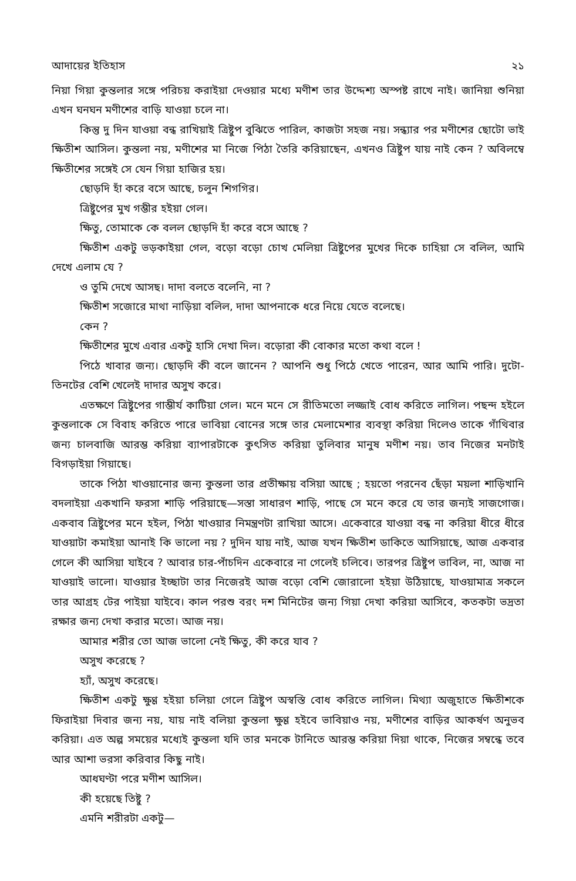আদায়ের ইতিহাস ২১
নিয়া গিয়া কুন্তলার সঙ্গে পরিচয় করাইয়া দেওয়ার মধ্যে মণীশ তার উদ্দেশ্য অস্পষ্ট রাখে নাই। জানিয়া শুনিয়া এখন ঘনঘন মণীশের বাড়ি যাওয়া চলে না।
কিন্তু দু দিন যাওয়া বন্ধ রাখিয়াই ত্রিষ্টুপ বুঝিতে পারিল, কাজটা সহজ নয়। সন্ধ্যার পর মণীশের ছোটো ভাই ক্ষিতীশ আসিল। কুন্তলা নয়, মণীশের মা নিজে পিঠা তৈরি করিয়াছেন, এখনও ত্রিষ্টুপ যায় নাই কেন ? অবিলম্বে ক্ষিতীশের সঙ্গেই সে যেন গিয়া হাজির হয়।
ছোড়দি হাঁ করে বসে আছে, চলুন শিগগির।
ত্রিষ্টুপের মুখ গম্ভীর হইয়া গেল।
ক্ষিতু, তোমাকে কে বলল ছোড়দি হাঁ করে বসে আছে ?
ক্ষিতীশ একটু ভড়কাইয়া গেল, বড়ো বড়ো চোখ মেলিয়া ত্রিষ্টুপের মুখের দিকে চাহিয়া সে বলিল, আমি দেখে এলাম যে ?
ও তুমি দেখে আসছ। দাদা বলতে বলেনি, না ?
ক্ষিতীশ সজোরে মাথা নাড়িয়া বলিল, দাদা আপনাকে ধরে নিয়ে যেতে বলেছে।
কেন ?
ক্ষিতীশের মুখে এবার একটু হাসি দেখা দিল। বড়োরা কী বোকার মতো কথা বলে !
পিঠে খাবার জন্য। ছোড়দি কী বলে জানেন ? আপনি শুধু পিঠে খেতে পারেন, আর আমি পারি। দুটো-তিনটের বেশি খেলেই দাদার অসুখ করে।
এতক্ষণে ত্রিষ্টুপের গাম্ভীর্য কাটিয়া গেল। মনে মনে সে রীতিমতো লজ্জাই বোধ করিতে লাগিল। পছন্দ হইলে কুন্তলাকে সে বিবাহ করিতে পারে ভাবিয়া বোনের সঙ্গে তার মেলামেশার ব্যবস্থা করিয়া দিলেও তাকে গাঁথিবার জন্য চালবাজি আরম্ভ করিয়া ব্যাপারটাকে কুৎসিত করিয়া তুলিবার মানুষ মণীশ নয়। তাব নিজের মনটাই বিগড়াইয়া গিয়াছে।
তাকে পিঠা খাওয়ানোর জন্য কুন্তলা তার প্রতীক্ষায় বসিয়া আছে ; হয়তো পরনেব ছেঁড়া ময়লা শাড়িখানি বদলাইয়া একখানি ফরসা শাড়ি পরিয়াছে—সস্তা সাধারণ শাড়ি, পাছে সে মনে করে যে তার জন্যই সাজগোজ। একবাব ত্রিষ্টুপের মনে হইল, পিঠা খাওয়ার নিমন্ত্রণটা রাখিয়া আসে। একেবারে যাওয়া বন্ধ না করিয়া ধীরে ধীরে যাওয়াটা কমাইয়া আনাই কি ভালো নয় ? দুদিন যায় নাই, আজ যখন ক্ষিতীশ ডাকিতে আসিয়াছে, আজ একবার গেলে কী আসিয়া যাইবে ? আবার চার-পাঁচদিন একেবারে না গেলেই চলিবে। তারপর ত্রিষ্টুপ ভাবিল, না, আজ না যাওয়াই ভালো। যাওয়ার ইচ্ছাটা তার নিজেরই আজ বড়ো বেশি জোরালো হইয়া উঠিয়াছে, যাওয়ামাত্র সকলে তার আগ্রহ টের পাইয়া যাইবে। কাল পরশু বরং দশ মিনিটের জন্য গিয়া দেখা করিয়া আসিবে, কতকটা ভদ্রতা রক্ষার জন্য দেখা করার মতো। আজ নয়।
আমার শরীর তো আজ ভালো নেই ক্ষিতু, কী করে যাব ?
অসুখ করেছে ?
হ্যাঁ, অসুখ করেছে।
ক্ষিতীশ একটু ক্ষুণ্ণ হইয়া চলিয়া গেলে ত্রিষ্টুপ অস্বস্তি বোধ করিতে লাগিল। মিথ্যা অজুহাতে ক্ষিতীশকে ফিরাইয়া দিবার জন্য নয়, যায় নাই বলিয়া কুন্তলা ক্ষুণ্ণ হইবে ভাবিয়াও নয়, মণীশের বাড়ির আকর্ষণ অনুভব করিয়া। এত অল্প সময়ের মধ্যেই কুন্তলা যদি তার মনকে টানিতে আরম্ভ করিয়া দিয়া থাকে, নিজের সম্বন্ধে তবে আর আশা ভরসা করিবার কিছু নাই।
আধঘণ্টা পরে মণীশ আসিল।
কী হয়েছে তিষ্টু ?
এমনি শরীরটা একটু—